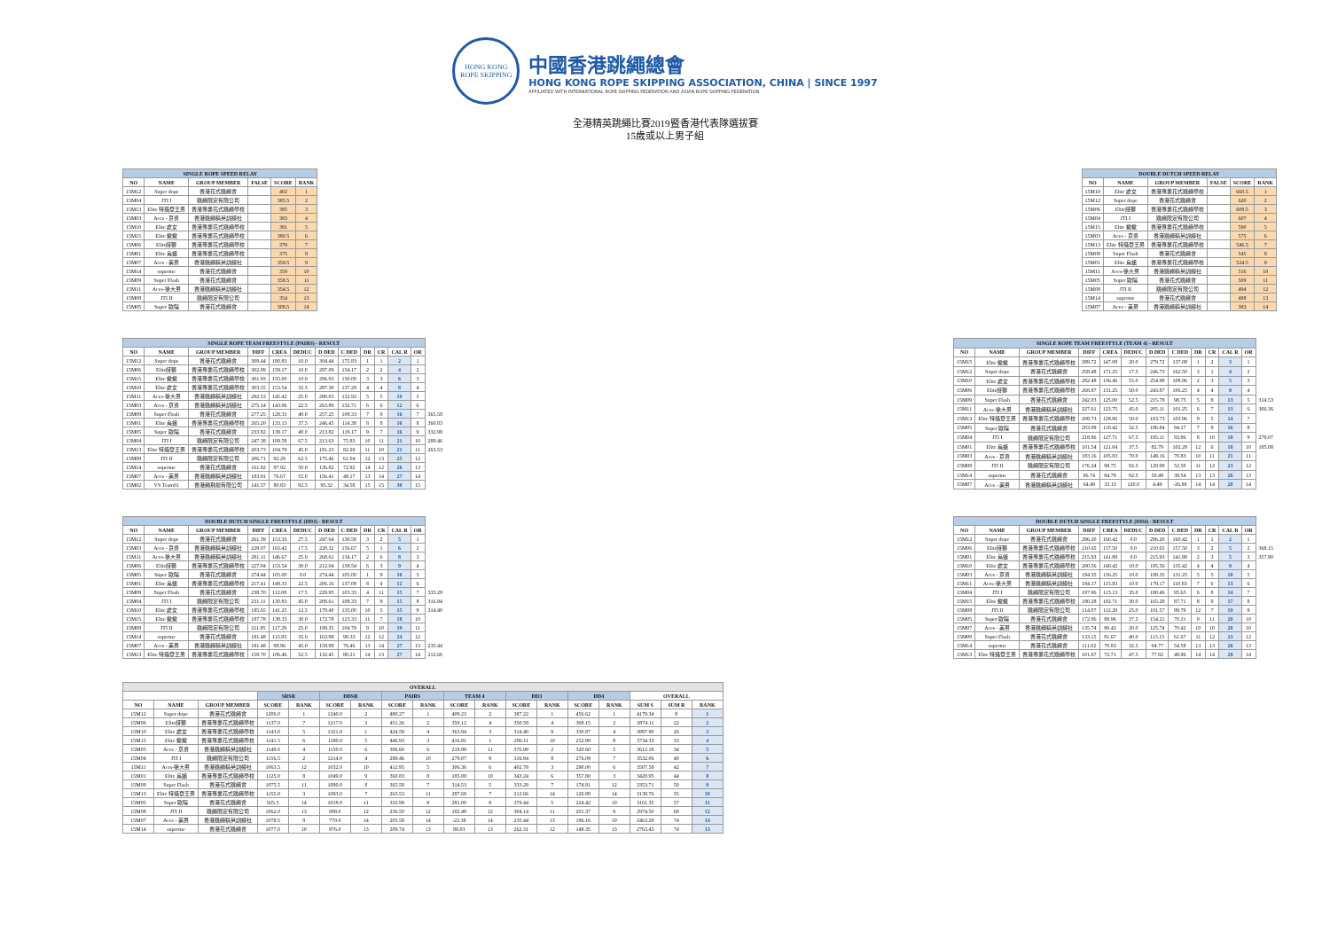HONG KONG ROPE SKIPPING
中國香港跳繩總會
HONG KONG ROPE SKIPPING ASSOCIATION, CHINA | SINCE 1997
AFFILIATED WITH INTERNATIONAL ROPE SKIPPING FEDERATION AND ASIAN ROPE SKIPPING FEDERATION
全港精英跳繩比賽2019暨香港代表隊選拔賽
15歲或以上男子組
| SINGLE ROPE SPEED RELAY | | | | | |
| --- | --- | --- | --- | --- | --- |
| NO | NAME | GROUP MEMBER | FALSE | SCORE | RANK |
| 15M12 | Super dope | 香港花式跳繩會 | | 402 | 1 |
| 15M04 | JTI I | 跳繩限定有限公司 | | 385.5 | 2 |
| 15M13 | Elite 特攝登王男 | 香港專業花式跳繩學校 | | 385 | 3 |
| 15M03 | Aces - 京勇 | 香港跳繩精英訓練社 | | 383 | 4 |
| 15M10 | Elite 處女 | 香港專業花式跳繩學校 | | 381 | 5 |
| 15M15 | Elite 蠍蠍 | 香港專業花式跳繩學校 | | 380.5 | 6 |
| 15M06 | Elite詩獅 | 香港專業花式跳繩學校 | | 379 | 7 |
| 15M01 | Elite 烏蛆 | 香港專業花式跳繩學校 | | 375 | 8 |
| 15M07 | Aces - 美男 | 香港跳繩精英訓練社 | | 359.5 | 9 |
| 15M14 | superme | 香港花式跳繩會 | | 359 | 10 |
| 15M09 | Super Flash | 香港花式跳繩會 | | 358.5 | 11 |
| 15M11 | Aces-徐大男 | 香港跳繩精英訓練社 | | 354.5 | 12 |
| 15M08 | JTI II | 跳繩限定有限公司 | | 354 | 13 |
| 15M05 | Super 歐陽 | 香港花式跳繩會 | | 308.5 | 14 |
| DOUBLE DUTCH SPEED RELAY | | | | | |
| --- | --- | --- | --- | --- | --- |
| NO | NAME | GROUP MEMBER | FALSE | SCORE | RANK |
| 15M10 | Elite 處女 | 香港專業花式跳繩學校 | | 660.5 | 1 |
| 15M12 | Super dope | 香港花式跳繩會 | | 620 | 2 |
| 15M06 | Elite詩獅 | 香港專業花式跳繩學校 | | 608.5 | 3 |
| 15M04 | JTI I | 跳繩限定有限公司 | | 607 | 4 |
| 15M15 | Elite 蠍蠍 | 香港專業花式跳繩學校 | | 590 | 5 |
| 15M03 | Aces - 京勇 | 香港跳繩精英訓練社 | | 575 | 6 |
| 15M13 | Elite 特攝登王男 | 香港專業花式跳繩學校 | | 546.5 | 7 |
| 15M09 | Super Flash | 香港花式跳繩會 | | 545 | 8 |
| 15M01 | Elite 烏蛆 | 香港專業花式跳繩學校 | | 524.5 | 9 |
| 15M11 | Aces-徐大男 | 香港跳繩精英訓練社 | | 516 | 10 |
| 15M05 | Super 歐陽 | 香港花式跳繩會 | | 509 | 11 |
| 15M08 | JTI II | 跳繩限定有限公司 | | 494 | 12 |
| 15M14 | superme | 香港花式跳繩會 | | 488 | 13 |
| 15M07 | Aces - 美男 | 香港跳繩精英訓練社 | | 383 | 14 |
| SINGLE ROPE TEAM FREESTYLE (PAIRS) - RESULT | | | | | | | | | | | | |
| --- | --- | --- | --- | --- | --- | --- | --- | --- | --- | --- | --- | --- |
| NO | NAME | GROUP MEMBER | DIFF | CREA | DEDUC | D DED | C DED | DR | CR | CAL R | OR | |
| 15M12 | Super dope | 香港花式跳繩會 | 309.44 | 180.83 | 10.0 | 304.44 | 175.83 | 1 | 1 | 2 | 1 | |
| 15M06 | Elite詩獅 | 香港專業花式跳繩學校 | 302.09 | 159.17 | 10.0 | 297.09 | 154.17 | 2 | 2 | 4 | 2 | |
| 15M15 | Elite 蠍蠍 | 香港專業花式跳繩學校 | 301.93 | 155.00 | 10.0 | 296.93 | 150.00 | 3 | 3 | 6 | 3 | |
| 15M10 | Elite 處女 | 香港專業花式跳繩學校 | 303.55 | 153.54 | 32.5 | 287.30 | 137.29 | 4 | 4 | 8 | 4 | |
| 15M11 | Aces-徐大男 | 香港跳繩精英訓練社 | 292.53 | 145.42 | 25.0 | 280.03 | 132.92 | 5 | 5 | 10 | 5 | |
| 15M03 | Aces - 京勇 | 香港跳繩精英訓練社 | 275.14 | 143.96 | 22.5 | 263.89 | 132.71 | 6 | 6 | 12 | 6 | |
| 15M09 | Super Flash | 香港花式跳繩會 | 277.25 | 128.33 | 40.0 | 257.25 | 108.33 | 7 | 9 | 16 | 7 | 365.58 |
| 15M01 | Elite 烏蛆 | 香港專業花式跳繩學校 | 265.20 | 133.13 | 37.5 | 246.45 | 114.38 | 8 | 8 | 16 | 8 | 360.83 |
| 15M05 | Super 歐陽 | 香港花式跳繩會 | 233.82 | 139.17 | 40.0 | 213.82 | 119.17 | 9 | 7 | 16 | 9 | 332.99 |
| 15M04 | JTI I | 跳繩限定有限公司 | 247.38 | 109.58 | 67.5 | 213.63 | 75.83 | 10 | 11 | 21 | 10 | 289.46 |
| 15M13 | Elite 特攝登王男 | 香港專業花式跳繩學校 | 203.73 | 104.79 | 45.0 | 181.23 | 82.29 | 11 | 10 | 21 | 11 | 263.53 |
| 15M08 | JTI II | 跳繩限定有限公司 | 206.71 | 92.29 | 62.5 | 175.46 | 61.04 | 12 | 13 | 25 | 12 | |
| 15M14 | superme | 香港花式跳繩會 | 161.82 | 97.92 | 50.0 | 136.82 | 72.92 | 14 | 12 | 26 | 13 | |
| 15M07 | Aces - 美男 | 香港跳繩精英訓練社 | 183.91 | 76.67 | 55.0 | 156.41 | 49.17 | 13 | 14 | 27 | 14 | |
| 15M02 | VS Team01 | 香港繩飛揚有限公司 | 141.57 | 80.83 | 92.5 | 95.32 | 34.58 | 15 | 15 | 30 | 15 | |
| SINGLE ROPE TEAM FREESTYLE (TEAM 4) - RESULT | | | | | | | | | | | | |
| --- | --- | --- | --- | --- | --- | --- | --- | --- | --- | --- | --- | --- |
| NO | NAME | GROUP MEMBER | DIFF | CREA | DEDUC | D DED | C DED | DR | CR | CAL R | OR | |
| 15M15 | Elite 蠍蠍 | 香港專業花式跳繩學校 | 289.72 | 147.08 | 20.0 | 279.72 | 137.08 | 1 | 2 | 3 | 1 | |
| 15M12 | Super dope | 香港花式跳繩會 | 258.48 | 171.25 | 17.5 | 246.73 | 162.50 | 3 | 1 | 4 | 2 | |
| 15M10 | Elite 處女 | 香港專業花式跳繩學校 | 282.48 | 136.46 | 55.0 | 254.98 | 108.96 | 2 | 3 | 5 | 3 | |
| 15M06 | Elite詩獅 | 香港專業花式跳繩學校 | 268.87 | 131.25 | 50.0 | 243.87 | 106.25 | 4 | 4 | 8 | 4 | |
| 15M09 | Super Flash | 香港花式跳繩會 | 242.03 | 125.00 | 52.5 | 215.78 | 98.75 | 5 | 8 | 13 | 5 | 314.53 |
| 15M11 | Aces-徐大男 | 香港跳繩精英訓練社 | 227.61 | 123.75 | 45.0 | 205.11 | 101.25 | 6 | 7 | 13 | 6 | 306.36 |
| 15M13 | Elite 特攝登王男 | 香港專業花式跳繩學校 | 208.73 | 128.96 | 50.0 | 183.73 | 103.96 | 9 | 5 | 14 | 7 | |
| 15M05 | Super 歐陽 | 香港花式跳繩會 | 203.09 | 110.42 | 32.5 | 186.84 | 94.17 | 7 | 9 | 16 | 8 | |
| 15M04 | JTI I | 跳繩限定有限公司 | 218.86 | 127.71 | 67.5 | 185.11 | 93.96 | 8 | 10 | 18 | 9 | 279.07 |
| 15M01 | Elite 烏蛆 | 香港專業花式跳繩學校 | 101.54 | 121.04 | 37.5 | 82.79 | 102.29 | 12 | 6 | 18 | 10 | 185.08 |
| 15M03 | Aces - 京勇 | 香港跳繩精英訓練社 | 183.16 | 105.83 | 70.0 | 148.16 | 70.83 | 10 | 11 | 21 | 11 | |
| 15M08 | JTI II | 跳繩限定有限公司 | 176.24 | 98.75 | 92.5 | 129.99 | 52.50 | 11 | 12 | 23 | 12 | |
| 15M14 | superme | 香港花式跳繩會 | 96.74 | 84.79 | 92.5 | 50.49 | 38.54 | 13 | 13 | 26 | 13 | |
| 15M07 | Aces - 美男 | 香港跳繩精英訓練社 | 64.49 | 33.13 | 120.0 | 4.49 | -26.88 | 14 | 14 | 28 | 14 | |
| DOUBLE DUTCH SINGLE FREESTYLE (DD3) - RESULT | | | | | | | | | | | | |
| --- | --- | --- | --- | --- | --- | --- | --- | --- | --- | --- | --- | --- |
| NO | NAME | GROUP MEMBER | DIFF | CREA | DEDUC | D DED | C DED | DR | CR | CAL R | OR | |
| 15M12 | Super dope | 香港花式跳繩會 | 261.39 | 153.33 | 27.5 | 247.64 | 139.58 | 3 | 2 | 5 | 1 | |
| 15M03 | Aces - 京勇 | 香港跳繩精英訓練社 | 229.07 | 165.42 | 17.5 | 220.32 | 156.67 | 5 | 1 | 6 | 2 | |
| 15M11 | Aces-徐大男 | 香港跳繩精英訓練社 | 281.11 | 146.67 | 25.0 | 268.61 | 134.17 | 2 | 6 | 8 | 3 | |
| 15M06 | Elite詩獅 | 香港專業花式跳繩學校 | 227.04 | 153.54 | 30.0 | 212.04 | 138.54 | 6 | 3 | 9 | 4 | |
| 15M05 | Super 歐陽 | 香港花式跳繩會 | 274.44 | 105.00 | 0.0 | 274.44 | 105.00 | 1 | 9 | 10 | 5 | |
| 15M01 | Elite 烏蛆 | 香港專業花式跳繩學校 | 217.41 | 148.33 | 22.5 | 206.16 | 137.08 | 8 | 4 | 12 | 6 | |
| 15M09 | Super Flash | 香港花式跳繩會 | 238.70 | 112.08 | 17.5 | 229.95 | 103.33 | 4 | 11 | 15 | 7 | 333.29 |
| 15M04 | JTI I | 跳繩限定有限公司 | 231.11 | 130.83 | 45.0 | 208.61 | 108.33 | 7 | 8 | 15 | 8 | 316.94 |
| 15M10 | Elite 處女 | 香港專業花式跳繩學校 | 185.65 | 141.25 | 12.5 | 179.40 | 135.00 | 10 | 5 | 15 | 9 | 314.40 |
| 15M15 | Elite 蠍蠍 | 香港專業花式跳繩學校 | 187.78 | 138.33 | 30.0 | 172.78 | 123.33 | 11 | 7 | 18 | 10 | |
| 15M08 | JTI II | 跳繩限定有限公司 | 211.85 | 117.29 | 25.0 | 199.35 | 104.79 | 9 | 10 | 19 | 11 | |
| 15M14 | superme | 香港花式跳繩會 | 181.48 | 115.83 | 35.0 | 163.98 | 98.33 | 12 | 12 | 24 | 12 | |
| 15M07 | Aces - 美男 | 香港跳繩精英訓練社 | 181.48 | 98.96 | 45.0 | 158.98 | 76.46 | 13 | 14 | 27 | 13 | 235.44 |
| 15M13 | Elite 特攝登王男 | 香港專業花式跳繩學校 | 158.70 | 106.46 | 52.5 | 132.45 | 80.21 | 14 | 13 | 27 | 14 | 212.66 |
| DOUBLE DUTCH SINGLE FREESTYLE (DD4) - RESULT | | | | | | | | | | | | |
| --- | --- | --- | --- | --- | --- | --- | --- | --- | --- | --- | --- | --- |
| NO | NAME | GROUP MEMBER | DIFF | CREA | DEDUC | D DED | C DED | DR | CR | CAL R | OR | |
| 15M12 | Super dope | 香港花式跳繩會 | 296.20 | 160.42 | 0.0 | 296.20 | 160.42 | 1 | 1 | 2 | 1 | |
| 15M06 | Elite詩獅 | 香港專業花式跳繩學校 | 210.65 | 157.50 | 0.0 | 210.65 | 157.50 | 3 | 2 | 5 | 2 | 368.15 |
| 15M01 | Elite 烏蛆 | 香港專業花式跳繩學校 | 215.93 | 141.88 | 0.0 | 215.93 | 141.88 | 2 | 3 | 5 | 3 | 357.80 |
| 15M10 | Elite 處女 | 香港專業花式跳繩學校 | 200.56 | 140.42 | 10.0 | 195.56 | 135.42 | 4 | 4 | 8 | 4 | |
| 15M03 | Aces - 京勇 | 香港跳繩精英訓練社 | 194.35 | 136.25 | 10.0 | 189.35 | 131.25 | 5 | 5 | 10 | 5 | |
| 15M11 | Aces-徐大男 | 香港跳繩精英訓練社 | 184.17 | 115.83 | 10.0 | 179.17 | 110.83 | 7 | 6 | 13 | 6 | |
| 15M04 | JTI I | 跳繩限定有限公司 | 197.96 | 113.13 | 35.0 | 180.46 | 95.63 | 6 | 8 | 14 | 7 | |
| 15M15 | Elite 蠍蠍 | 香港專業花式跳繩學校 | 180.28 | 102.71 | 30.0 | 165.28 | 87.71 | 8 | 9 | 17 | 8 | |
| 15M08 | JTI II | 跳繩限定有限公司 | 114.07 | 112.29 | 25.0 | 101.57 | 99.79 | 12 | 7 | 19 | 9 | |
| 15M05 | Super 歐陽 | 香港花式跳繩會 | 172.96 | 88.96 | 37.5 | 154.21 | 70.21 | 9 | 11 | 20 | 10 | |
| 15M07 | Aces - 美男 | 香港跳繩精英訓練社 | 135.74 | 80.42 | 20.0 | 125.74 | 70.42 | 10 | 10 | 20 | 10 | |
| 15M09 | Super Flash | 香港花式跳繩會 | 133.15 | 81.67 | 40.0 | 113.15 | 61.67 | 11 | 12 | 23 | 12 | |
| 15M14 | superme | 香港花式跳繩會 | 111.02 | 70.83 | 32.5 | 94.77 | 54.58 | 13 | 13 | 26 | 13 | |
| 15M13 | Elite 特攝登王男 | 香港專業花式跳繩學校 | 101.67 | 72.71 | 47.5 | 77.92 | 48.96 | 14 | 14 | 28 | 14 | |
| OVERALL | | | | | | | | | | | | | | | | | |
| --- | --- | --- | --- | --- | --- | --- | --- | --- | --- | --- | --- | --- | --- | --- | --- | --- | --- |
| | | | SRSR | | DDSR | | PAIRS | | TEAM 4 | | DD3 | | DD4 | | OVERALL | | |
| NO | NAME | GROUP MEMBER | SCORE | RANK | SCORE | RANK | SCORE | RANK | SCORE | RANK | SCORE | RANK | SCORE | RANK | SUM S | SUM R | RANK |
| 15M12 | Super dope | 香港花式跳繩會 | 1206.0 | 1 | 1240.0 | 2 | 480.27 | 1 | 409.23 | 2 | 387.22 | 1 | 456.62 | 1 | 4179.34 | 8 | 1 |
| 15M06 | Elite詩獅 | 香港專業花式跳繩學校 | 1137.0 | 7 | 1217.0 | 3 | 451.26 | 2 | 350.12 | 4 | 350.58 | 4 | 368.15 | 2 | 3874.11 | 22 | 2 |
| 15M10 | Elite 處女 | 香港專業花式跳繩學校 | 1143.0 | 5 | 1321.0 | 1 | 424.59 | 4 | 363.94 | 3 | 314.40 | 9 | 330.97 | 4 | 3897.90 | 26 | 3 |
| 15M15 | Elite 蠍蠍 | 香港專業花式跳繩學校 | 1141.5 | 6 | 1180.0 | 5 | 446.93 | 3 | 416.81 | 1 | 296.11 | 10 | 252.99 | 8 | 3734.33 | 33 | 4 |
| 15M03 | Aces - 京勇 | 香港跳繩精英訓練社 | 1149.0 | 4 | 1150.0 | 6 | 396.60 | 6 | 218.99 | 11 | 376.99 | 2 | 320.60 | 5 | 3612.18 | 34 | 5 |
| 15M04 | JTI I | 跳繩限定有限公司 | 1156.5 | 2 | 1214.0 | 4 | 289.46 | 10 | 279.07 | 9 | 316.94 | 8 | 276.09 | 7 | 3532.06 | 40 | 6 |
| 15M11 | Aces-徐大男 | 香港跳繩精英訓練社 | 1063.5 | 12 | 1032.0 | 10 | 412.95 | 5 | 306.36 | 6 | 402.78 | 3 | 290.00 | 6 | 3507.58 | 42 | 7 |
| 15M01 | Elite 烏蛆 | 香港專業花式跳繩學校 | 1125.0 | 8 | 1049.0 | 9 | 360.83 | 8 | 185.08 | 10 | 343.24 | 6 | 357.80 | 3 | 3420.95 | 44 | 8 |
| 15M09 | Super Flash | 香港花式跳繩會 | 1075.5 | 11 | 1090.0 | 8 | 365.58 | 7 | 314.53 | 5 | 333.29 | 7 | 174.81 | 12 | 3353.71 | 50 | 9 |
| 15M13 | Elite 特攝登王男 | 香港專業花式跳繩學校 | 1155.0 | 3 | 1093.0 | 7 | 263.53 | 11 | 287.69 | 7 | 212.66 | 14 | 126.88 | 14 | 3138.76 | 55 | 10 |
| 15M05 | Super 歐陽 | 香港花式跳繩會 | 925.5 | 14 | 1018.0 | 11 | 332.99 | 9 | 281.00 | 8 | 379.44 | 5 | 224.42 | 10 | 3161.35 | 57 | 11 |
| 15M08 | JTI II | 跳繩限定有限公司 | 1062.0 | 13 | 988.0 | 12 | 236.50 | 12 | 182.49 | 12 | 304.14 | 11 | 201.37 | 9 | 2974.50 | 69 | 12 |
| 15M07 | Aces - 美男 | 香港跳繩精英訓練社 | 1078.5 | 9 | 770.0 | 14 | 205.58 | 14 | -22.38 | 14 | 235.44 | 13 | 196.16 | 10 | 2463.29 | 74 | 14 |
| 15M14 | superme | 香港花式跳繩會 | 1077.0 | 10 | 976.0 | 13 | 209.74 | 13 | 89.03 | 13 | 262.31 | 12 | 149.35 | 13 | 2763.43 | 74 | 13 |